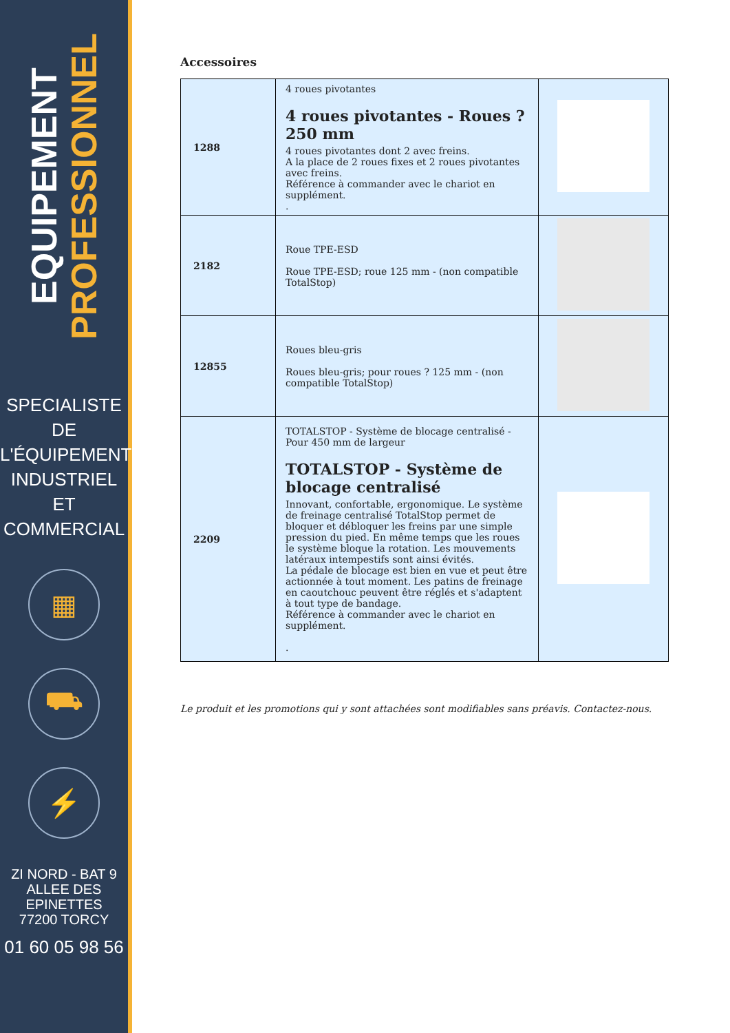EQUIPEMENT
PROFESSIONNEL
SPECIALISTE DE
L'ÉQUIPEMENT
INDUSTRIEL
ET
COMMERCIAL
▦
⛟
⚡
ZI NORD - BAT 9
ALLEE DES EPINETTES
77200 TORCY
01 60 05 98 56
Accessoires
| 1288 | 4 roues pivotantes 4 roues pivotantes - Roues ? 250 mm 4 roues pivotantes dont 2 avec freins. A la place de 2 roues fixes et 2 roues pivotantes avec freins. Référence à commander avec le chariot en supplément. . | |
| 2182 | Roue TPE-ESD Roue TPE-ESD; roue 125 mm - (non compatible TotalStop) | |
| 12855 | Roues bleu-gris Roues bleu-gris; pour roues ? 125 mm - (non compatible TotalStop) | |
| 2209 | TOTALSTOP - Système de blocage centralisé - Pour 450 mm de largeur TOTALSTOP - Système de blocage centralisé Innovant, confortable, ergonomique. Le système de freinage centralisé TotalStop permet de bloquer et débloquer les freins par une simple pression du pied. En même temps que les roues le système bloque la rotation. Les mouvements latéraux intempestifs sont ainsi évités. La pédale de blocage est bien en vue et peut être actionnée à tout moment. Les patins de freinage en caoutchouc peuvent être réglés et s'adaptent à tout type de bandage. Référence à commander avec le chariot en supplément. . | |
Le produit et les promotions qui y sont attachées sont modifiables sans préavis. Contactez-nous.